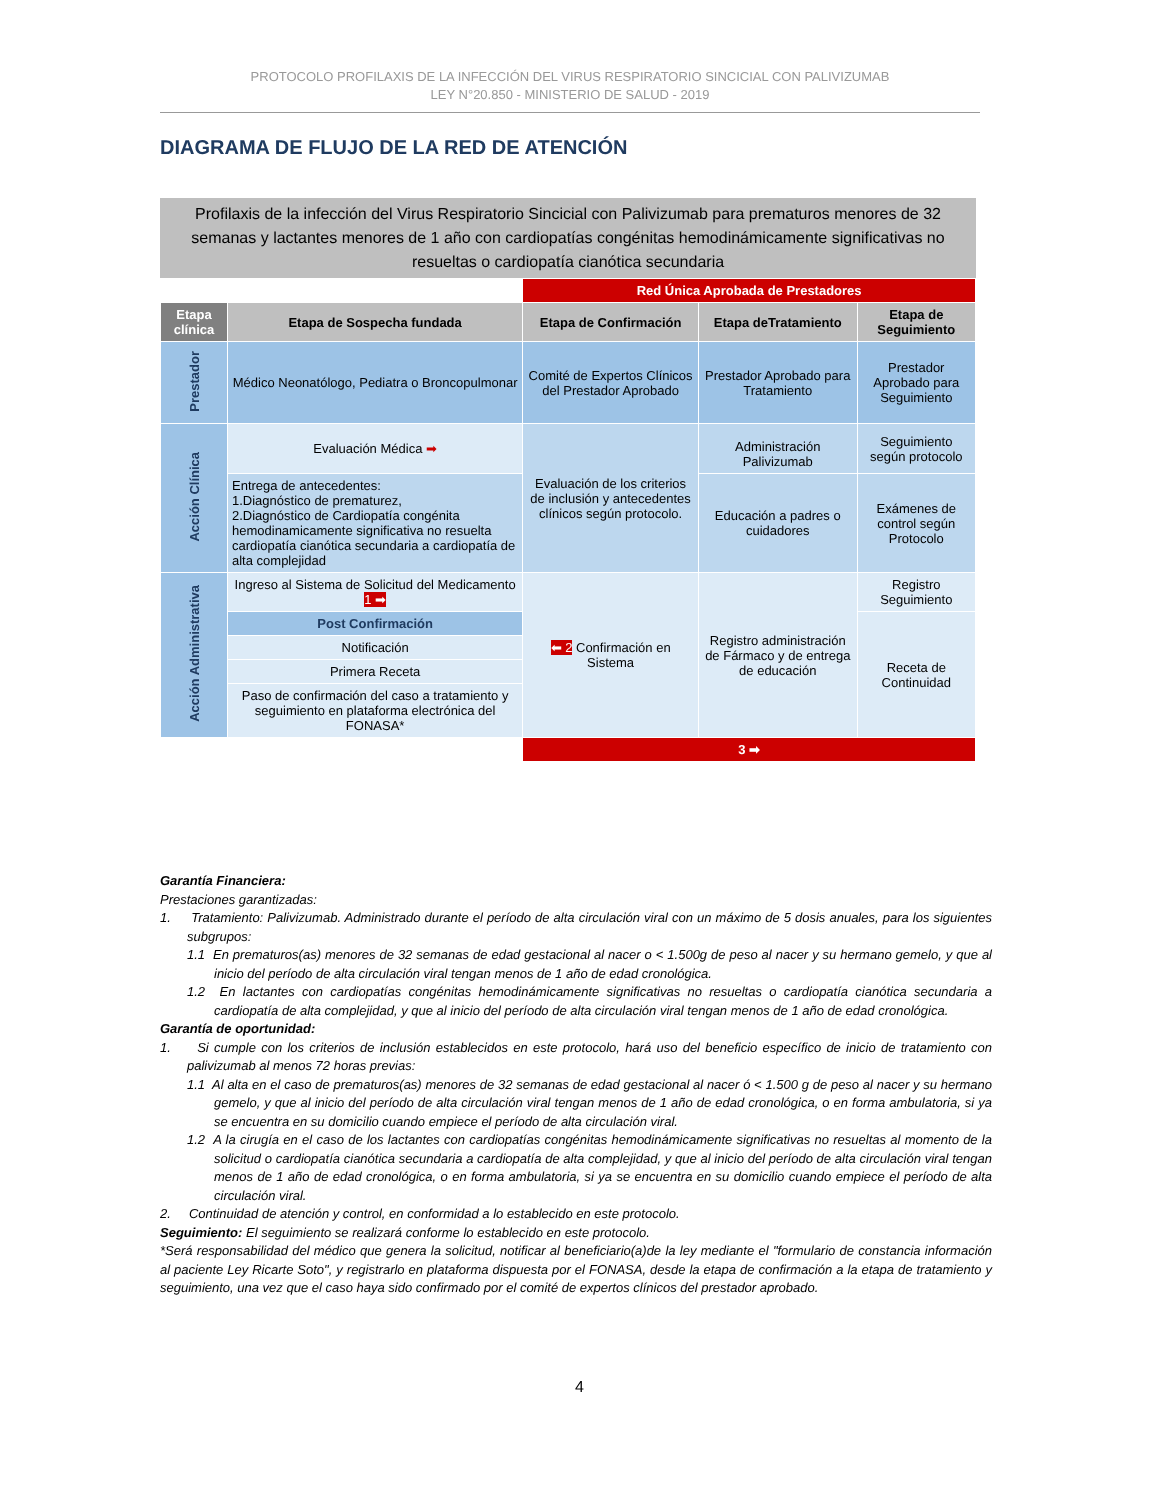PROTOCOLO PROFILAXIS DE LA INFECCIÓN DEL VIRUS RESPIRATORIO SINCICIAL CON PALIVIZUMAB
LEY N°20.850 - MINISTERIO DE SALUD - 2019
DIAGRAMA DE FLUJO DE LA RED DE ATENCIÓN
Profilaxis de la infección del Virus Respiratorio Sincicial con Palivizumab para prematuros menores de 32 semanas y lactantes menores de 1 año con cardiopatías congénitas hemodinámicamente significativas no resueltas o cardiopatía cianótica secundaria
| | | Red Única Aprobada de Prestadores | | |
| Etapa clínica | Etapa de Sospecha fundada | Etapa de Confirmación | Etapa deTratamiento | Etapa de Seguimiento |
| Prestador | Médico Neonatólogo, Pediatra o Broncopulmonar | Comité de Expertos Clínicos del Prestador Aprobado | Prestador Aprobado para Tratamiento | Prestador Aprobado para Seguimiento |
| Acción Clínica | Evaluación Médica ➡ | Evaluación de los criterios de inclusión y antecedentes clínicos según protocolo. | Administración Palivizumab | Seguimiento según protocolo |
| | Entrega de antecedentes: 1.Diagnóstico de prematurez, 2.Diagnóstico de Cardiopatía congénita hemodinamicamente significativa no resuelta cardiopatía cianótica secundaria a cardiopatía de alta complejidad | | Educación a padres o cuidadores | Exámenes de control según Protocolo |
| Acción Administrativa | Ingreso al Sistema de Solicitud del Medicamento 1 ➡ | ⬅ 2 Confirmación en Sistema | Registro administración de Fármaco y de entrega de educación | Registro Seguimiento |
| | Post Confirmación | | | Receta de Continuidad |
| | Notificación | | | |
| | Primera Receta | | | |
| | Paso de confirmación del caso a tratamiento y seguimiento en plataforma electrónica del FONASA* | | | |
| | | 3 ➡ | | |
Garantía Financiera:
Prestaciones garantizadas:
1. Tratamiento: Palivizumab. Administrado durante el período de alta circulación viral con un máximo de 5 dosis anuales, para los siguientes subgrupos:
1.1 En prematuros(as) menores de 32 semanas de edad gestacional al nacer o < 1.500g de peso al nacer y su hermano gemelo, y que al inicio del período de alta circulación viral tengan menos de 1 año de edad cronológica.
1.2 En lactantes con cardiopatías congénitas hemodinámicamente significativas no resueltas o cardiopatía cianótica secundaria a cardiopatía de alta complejidad, y que al inicio del período de alta circulación viral tengan menos de 1 año de edad cronológica.
Garantía de oportunidad:
1. Si cumple con los criterios de inclusión establecidos en este protocolo, hará uso del beneficio específico de inicio de tratamiento con palivizumab al menos 72 horas previas:
1.1 Al alta en el caso de prematuros(as) menores de 32 semanas de edad gestacional al nacer ó < 1.500 g de peso al nacer y su hermano gemelo, y que al inicio del período de alta circulación viral tengan menos de 1 año de edad cronológica, o en forma ambulatoria, si ya se encuentra en su domicilio cuando empiece el período de alta circulación viral.
1.2 A la cirugía en el caso de los lactantes con cardiopatías congénitas hemodinámicamente significativas no resueltas al momento de la solicitud o cardiopatía cianótica secundaria a cardiopatía de alta complejidad, y que al inicio del período de alta circulación viral tengan menos de 1 año de edad cronológica, o en forma ambulatoria, si ya se encuentra en su domicilio cuando empiece el período de alta circulación viral.
2. Continuidad de atención y control, en conformidad a lo establecido en este protocolo.
Seguimiento: El seguimiento se realizará conforme lo establecido en este protocolo.
*Será responsabilidad del médico que genera la solicitud, notificar al beneficiario(a)de la ley mediante el "formulario de constancia información al paciente Ley Ricarte Soto", y registrarlo en plataforma dispuesta por el FONASA, desde la etapa de confirmación a la etapa de tratamiento y seguimiento, una vez que el caso haya sido confirmado por el comité de expertos clínicos del prestador aprobado.
4